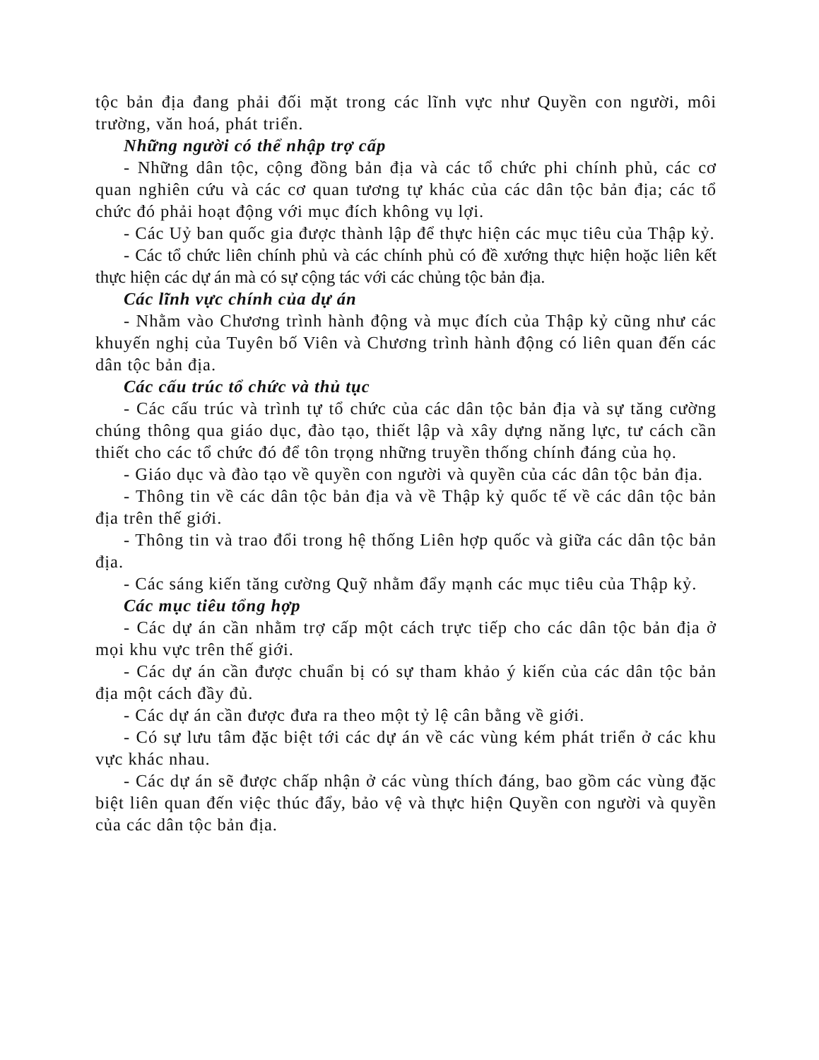tộc bản địa đang phải đối mặt trong các lĩnh vực như Quyền con người, môi trường, văn hoá, phát triển.
Những người có thể nhập trợ cấp
- Những dân tộc, cộng đồng bản địa và các tổ chức phi chính phủ, các cơ quan nghiên cứu và các cơ quan tương tự khác của các dân tộc bản địa; các tổ chức đó phải hoạt động với mục đích không vụ lợi.
- Các Uỷ ban quốc gia được thành lập để thực hiện các mục tiêu của Thập kỷ.
- Các tổ chức liên chính phủ và các chính phủ có đề xướng thực hiện hoặc liên kết thực hiện các dự án mà có sự cộng tác với các chủng tộc bản địa.
Các lĩnh vực chính của dự án
- Nhằm vào Chương trình hành động và mục đích của Thập kỷ cũng như các khuyến nghị của Tuyên bố Viên và Chương trình hành động có liên quan đến các dân tộc bản địa.
Các cấu trúc tổ chức và thủ tục
- Các cấu trúc và trình tự tổ chức của các dân tộc bản địa và sự tăng cường chúng thông qua giáo dục, đào tạo, thiết lập và xây dựng năng lực, tư cách cần thiết cho các tổ chức đó để tôn trọng những truyền thống chính đáng của họ.
- Giáo dục và đào tạo về quyền con người và quyền của các dân tộc bản địa.
- Thông tin về các dân tộc bản địa và về Thập kỷ quốc tế về các dân tộc bản địa trên thế giới.
- Thông tin và trao đổi trong hệ thống Liên hợp quốc và giữa các dân tộc bản địa.
- Các sáng kiến tăng cường Quỹ nhằm đẩy mạnh các mục tiêu của Thập kỷ.
Các mục tiêu tổng hợp
- Các dự án cần nhằm trợ cấp một cách trực tiếp cho các dân tộc bản địa ở mọi khu vực trên thế giới.
- Các dự án cần được chuẩn bị có sự tham khảo ý kiến của các dân tộc bản địa một cách đầy đủ.
- Các dự án cần được đưa ra theo một tỷ lệ cân bằng về giới.
- Có sự lưu tâm đặc biệt tới các dự án về các vùng kém phát triển ở các khu vực khác nhau.
- Các dự án sẽ được chấp nhận ở các vùng thích đáng, bao gồm các vùng đặc biệt liên quan đến việc thúc đẩy, bảo vệ và thực hiện Quyền con người và quyền của các dân tộc bản địa.